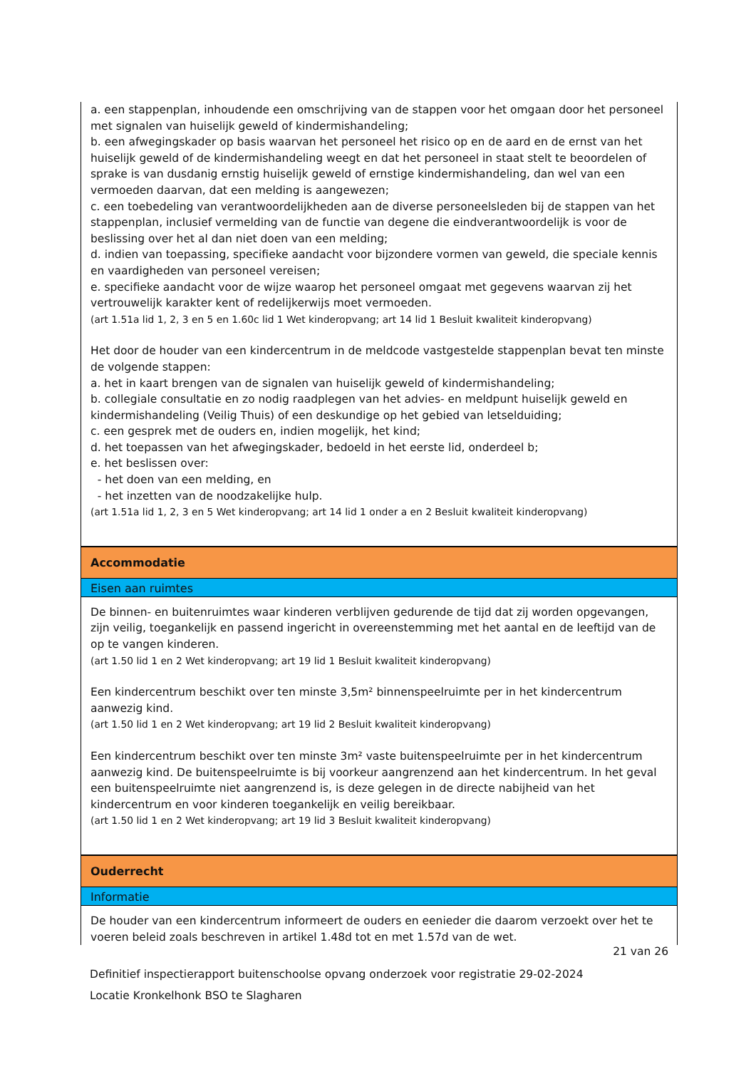a. een stappenplan, inhoudende een omschrijving van de stappen voor het omgaan door het personeel met signalen van huiselijk geweld of kindermishandeling;
b. een afwegingskader op basis waarvan het personeel het risico op en de aard en de ernst van het huiselijk geweld of de kindermishandeling weegt en dat het personeel in staat stelt te beoordelen of sprake is van dusdanig ernstig huiselijk geweld of ernstige kindermishandeling, dan wel van een vermoeden daarvan, dat een melding is aangewezen;
c. een toebedeling van verantwoordelijkheden aan de diverse personeelsleden bij de stappen van het stappenplan, inclusief vermelding van de functie van degene die eindverantwoordelijk is voor de beslissing over het al dan niet doen van een melding;
d. indien van toepassing, specifieke aandacht voor bijzondere vormen van geweld, die speciale kennis en vaardigheden van personeel vereisen;
e. specifieke aandacht voor de wijze waarop het personeel omgaat met gegevens waarvan zij het vertrouwelijk karakter kent of redelijkerwijs moet vermoeden.
(art 1.51a lid 1, 2, 3 en 5 en 1.60c lid 1 Wet kinderopvang; art 14 lid 1 Besluit kwaliteit kinderopvang)
Het door de houder van een kindercentrum in de meldcode vastgestelde stappenplan bevat ten minste de volgende stappen:
a. het in kaart brengen van de signalen van huiselijk geweld of kindermishandeling;
b. collegiale consultatie en zo nodig raadplegen van het advies- en meldpunt huiselijk geweld en kindermishandeling (Veilig Thuis) of een deskundige op het gebied van letselduiding;
c. een gesprek met de ouders en, indien mogelijk, het kind;
d. het toepassen van het afwegingskader, bedoeld in het eerste lid, onderdeel b;
e. het beslissen over:
- het doen van een melding, en
- het inzetten van de noodzakelijke hulp.
(art 1.51a lid 1, 2, 3 en 5 Wet kinderopvang; art 14 lid 1 onder a en 2 Besluit kwaliteit kinderopvang)
Accommodatie
Eisen aan ruimtes
De binnen- en buitenruimtes waar kinderen verblijven gedurende de tijd dat zij worden opgevangen, zijn veilig, toegankelijk en passend ingericht in overeenstemming met het aantal en de leeftijd van de op te vangen kinderen.
(art 1.50 lid 1 en 2 Wet kinderopvang; art 19 lid 1 Besluit kwaliteit kinderopvang)
Een kindercentrum beschikt over ten minste 3,5m² binnenspeelruimte per in het kindercentrum aanwezig kind.
(art 1.50 lid 1 en 2 Wet kinderopvang; art 19 lid 2 Besluit kwaliteit kinderopvang)
Een kindercentrum beschikt over ten minste 3m² vaste buitenspeelruimte per in het kindercentrum aanwezig kind. De buitenspeelruimte is bij voorkeur aangrenzend aan het kindercentrum. In het geval een buitenspeelruimte niet aangrenzend is, is deze gelegen in de directe nabijheid van het kindercentrum en voor kinderen toegankelijk en veilig bereikbaar.
(art 1.50 lid 1 en 2 Wet kinderopvang; art 19 lid 3 Besluit kwaliteit kinderopvang)
Ouderrecht
Informatie
De houder van een kindercentrum informeert de ouders en eenieder die daarom verzoekt over het te voeren beleid zoals beschreven in artikel 1.48d tot en met 1.57d van de wet.
21 van 26
Definitief inspectierapport buitenschoolse opvang onderzoek voor registratie 29-02-2024
Locatie Kronkelhonk BSO te Slagharen